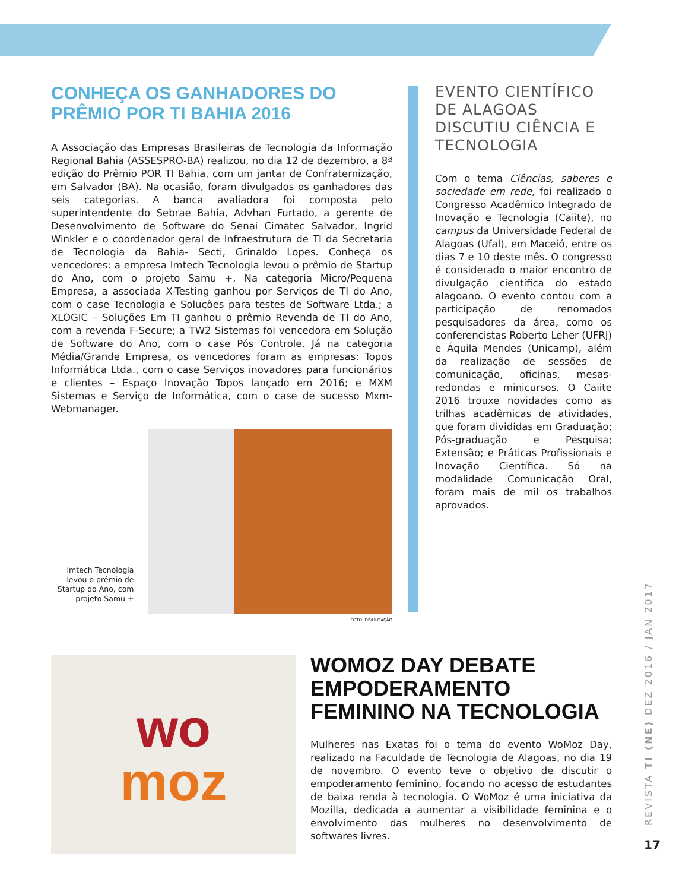CONHEÇA OS GANHADORES DO PRÊMIO POR TI BAHIA 2016
A Associação das Empresas Brasileiras de Tecnologia da Informação Regional Bahia (ASSESPRO-BA) realizou, no dia 12 de dezembro, a 8ª edição do Prêmio POR TI Bahia, com um jantar de Confraternização, em Salvador (BA). Na ocasião, foram divulgados os ganhadores das seis categorias. A banca avaliadora foi composta pelo superintendente do Sebrae Bahia, Advhan Furtado, a gerente de Desenvolvimento de Software do Senai Cimatec Salvador, Ingrid Winkler e o coordenador geral de Infraestrutura de TI da Secretaria de Tecnologia da Bahia- Secti, Grinaldo Lopes. Conheça os vencedores: a empresa Imtech Tecnologia levou o prêmio de Startup do Ano, com o projeto Samu +. Na categoria Micro/Pequena Empresa, a associada X-Testing ganhou por Serviços de TI do Ano, com o case Tecnologia e Soluções para testes de Software Ltda.; a XLOGIC – Soluções Em TI ganhou o prêmio Revenda de TI do Ano, com a revenda F-Secure; a TW2 Sistemas foi vencedora em Solução de Software do Ano, com o case Pós Controle. Já na categoria Média/Grande Empresa, os vencedores foram as empresas: Topos Informática Ltda., com o case Serviços inovadores para funcionários e clientes – Espaço Inovação Topos lançado em 2016; e MXM Sistemas e Serviço de Informática, com o case de sucesso Mxm-Webmanager.
Imtech Tecnologia levou o prêmio de Startup do Ano, com projeto Samu +
FOTO: DIVULGAÇÃO
EVENTO CIENTÍFICO DE ALAGOAS DISCUTIU CIÊNCIA E TECNOLOGIA
Com o tema Ciências, saberes e sociedade em rede, foi realizado o Congresso Acadêmico Integrado de Inovação e Tecnologia (Caiite), no campus da Universidade Federal de Alagoas (Ufal), em Maceió, entre os dias 7 e 10 deste mês. O congresso é considerado o maior encontro de divulgação científica do estado alagoano. O evento contou com a participação de renomados pesquisadores da área, como os conferencistas Roberto Leher (UFRJ) e Áquila Mendes (Unicamp), além da realização de sessões de comunicação, oficinas, mesas-redondas e minicursos. O Caiite 2016 trouxe novidades como as trilhas acadêmicas de atividades, que foram divididas em Graduação; Pós-graduação e Pesquisa; Extensão; e Práticas Profissionais e Inovação Científica. Só na modalidade Comunicação Oral, foram mais de mil os trabalhos aprovados.
wo
moz
WOMOZ DAY DEBATE EMPODERAMENTO FEMININO NA TECNOLOGIA
Mulheres nas Exatas foi o tema do evento WoMoz Day, realizado na Faculdade de Tecnologia de Alagoas, no dia 19 de novembro. O evento teve o objetivo de discutir o empoderamento feminino, focando no acesso de estudantes de baixa renda à tecnologia. O WoMoz é uma iniciativa da Mozilla, dedicada a aumentar a visibilidade feminina e o envolvimento das mulheres no desenvolvimento de softwares livres.
REVISTA TI (NE) DEZ 2016 / JAN 2017
17